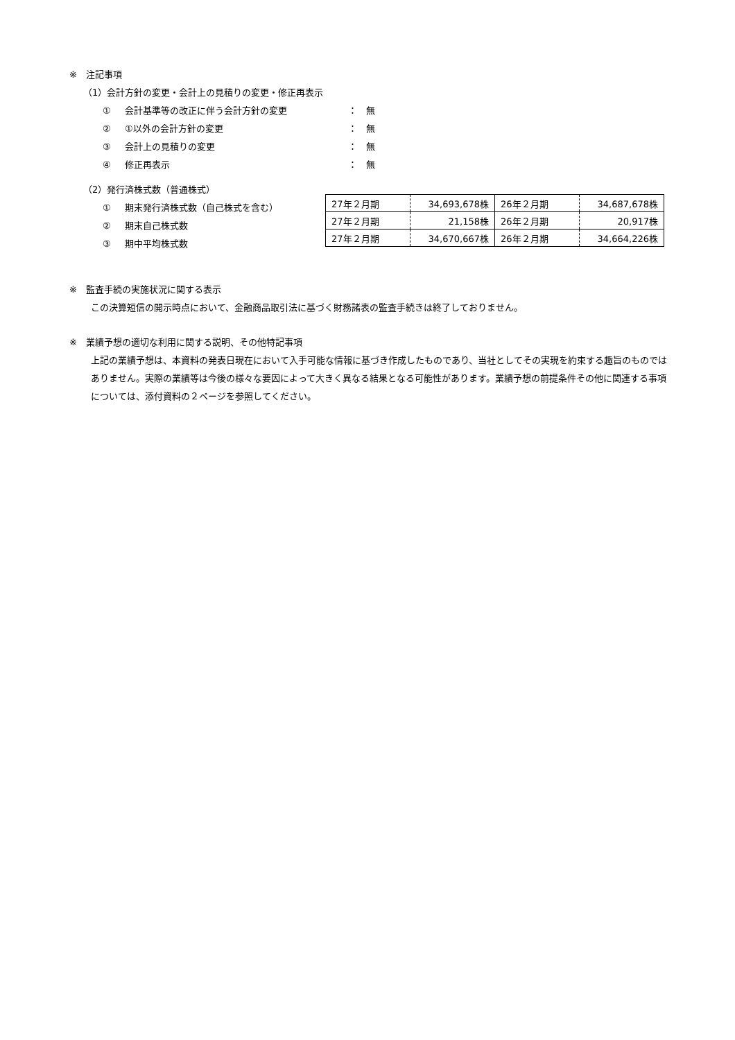※　注記事項
（1）会計方針の変更・会計上の見積りの変更・修正再表示
① 会計基準等の改正に伴う会計方針の変更 ：　無
② ①以外の会計方針の変更 ：　無
③ 会計上の見積りの変更 ：　無
④ 修正再表示 ：　無
（2）発行済株式数（普通株式）
① 期末発行済株式数（自己株式を含む）
② 期末自己株式数
③ 期中平均株式数
| 27年２月期 | 34,693,678株 | 26年２月期 | 34,687,678株 |
| 27年２月期 | 21,158株 | 26年２月期 | 20,917株 |
| 27年２月期 | 34,670,667株 | 26年２月期 | 34,664,226株 |
※　監査手続の実施状況に関する表示
この決算短信の開示時点において、金融商品取引法に基づく財務諸表の監査手続きは終了しておりません。
※　業績予想の適切な利用に関する説明、その他特記事項
上記の業績予想は、本資料の発表日現在において入手可能な情報に基づき作成したものであり、当社としてその実現を約束する趣旨のものではありません。実際の業績等は今後の様々な要因によって大きく異なる結果となる可能性があります。業績予想の前提条件その他に関連する事項については、添付資料の２ページを参照してください。